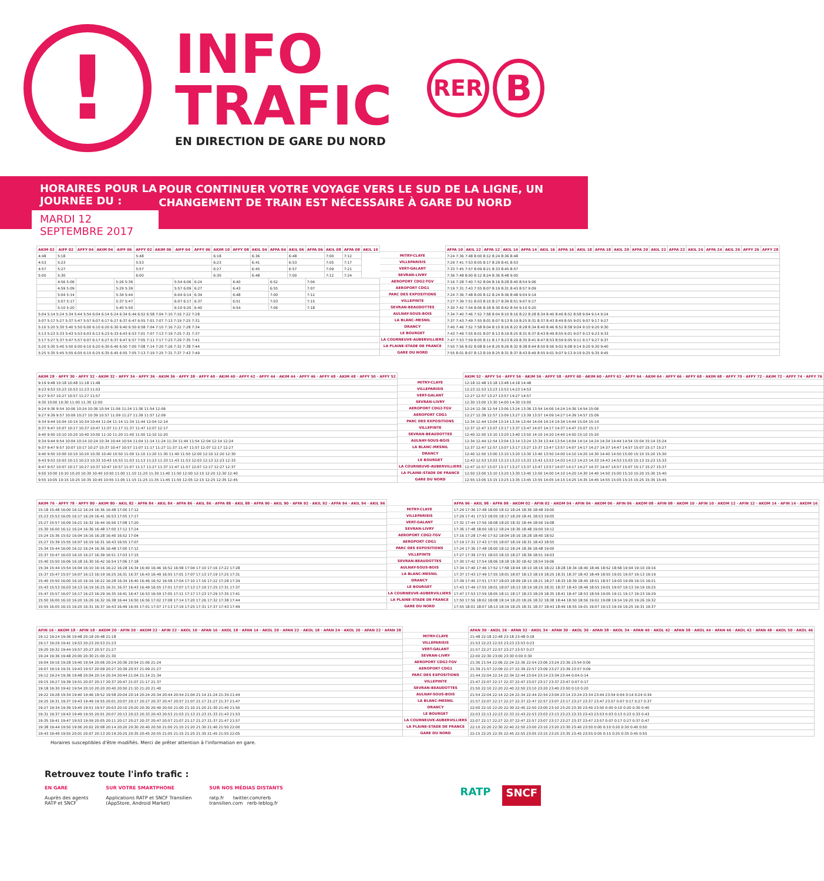!
INFO
TRAFIC
EN DIRECTION DE GARE DU NORD
RER B
HORAIRES POUR LA JOURNÉE DU :
MARDI 12 SEPTEMBRE 2017
POUR CONTINUER VOTRE VOYAGE VERS LE SUD DE LA LIGNE, UN CHANGEMENT DE TRAIN EST NÉCESSAIRE À GARE DU NORD
| AKIM 02 | AIFF 02 | AFFY 04 | AKIM 04 | AIFF 06 | AFFY 02 | AKIM 06 | AIFF 04 | AFFY 06 | AKIM 10 | AFFY 08 | AKIL 04 | AFFA 04 | AKIL 06 | AFFA 06 | AKIL 08 | AFFA 08 | AKIL 10 |
| --- | --- | --- | --- | --- | --- | --- | --- | --- | --- | --- | --- | --- | --- | --- | --- | --- | --- |
| 4:48 | 5:18 | | | | 5:48 | | | | 6:18 | | 6:36 | | 6:48 | | 7:00 | 7:12 | |
| 4:53 | 5:23 | | | | 5:53 | | | | 6:23 | | 6:41 | | 6:53 | | 7:05 | 7:17 | |
| 4:57 | 5:27 | | | | 5:57 | | | | 6:27 | | 6:45 | | 6:57 | | 7:09 | 7:21 | |
| 5:00 | 5:30 | | | | 6:00 | | | | 6:30 | | 6:48 | | 7:00 | | 7:12 | 7:24 | |
| | 4:56 5:06 | | | 5:26 5:36 | | | 5:54 6:06 | 6:24 | | 6:40 | | 6:52 | | 7:04 | | | |
| | 4:59 5:09 | | | 5:29 5:39 | | | 5:57 6:09 | 6:27 | | 6:43 | | 6:55 | | 7:07 | | | |
| | 5:04 5:14 | | | 5:34 5:44 | | | 6:04 6:14 | 6:34 | | 6:48 | | 7:00 | | 7:12 | | | |
| | 5:07 5:17 | | | 5:37 5:47 | | | 6:07 6:17 | 6:37 | | 6:51 | | 7:03 | | 7:15 | | | |
| | 5:10 5:20 | | | 5:40 5:50 | | | 6:10 6:20 | 6:40 | | 6:54 | | 7:06 | | 7:18 | | | |
| 5:04 5:14 5:24 5:34 5:44 5:54 6:04 6:14 6:24 6:34 6:44 6:52 6:58 7:04 7:10 7:16 7:22 7:28 | | | | | | | | | | | | | | | | | |
| 5:07 5:17 5:27 5:37 5:47 5:57 6:07 6:17 6:27 6:37 6:47 6:55 7:01 7:07 7:13 7:19 7:25 7:31 | | | | | | | | | | | | | | | | | |
| 5:10 5:20 5:30 5:40 5:50 6:00 6:10 6:20 6:30 6:40 6:50 6:58 7:04 7:10 7:16 7:22 7:28 7:34 | | | | | | | | | | | | | | | | | |
| 5:13 5:23 5:33 5:43 5:53 6:03 6:13 6:23 6:33 6:43 6:53 7:01 7:07 7:13 7:19 7:25 7:31 7:37 | | | | | | | | | | | | | | | | | |
| 5:17 5:27 5:37 5:47 5:57 6:07 6:17 6:27 6:37 6:47 6:57 7:05 7:11 7:17 7:23 7:29 7:35 7:41 | | | | | | | | | | | | | | | | | |
| 5:20 5:30 5:40 5:50 6:00 6:10 6:20 6:30 6:40 6:50 7:00 7:08 7:14 7:20 7:26 7:32 7:38 7:44 | | | | | | | | | | | | | | | | | |
| 5:25 5:35 5:45 5:55 6:05 6:15 6:25 6:35 6:45 6:55 7:05 7:13 7:19 7:25 7:31 7:37 7:43 7:49 | | | | | | | | | | | | | | | | | |
| MITRY-CLAYE |
| VILLEPARISIS |
| VERT-GALANT |
| SEVRAN-LIVRY |
| AEROPORT CDG2-TGV |
| AEROPORT CDG1 |
| PARC DES EXPOSITIONS |
| VILLEPINTE |
| SEVRAN-BEAUDOTTES |
| AULNAY-SOUS-BOIS |
| LA BLANC-MESNIL |
| DRANCY |
| LE BOURGET |
| LA COURNEUVE-AUBERVILLIERS |
| LA PLAINE-STADE DE FRANCE |
| GARE DU NORD |
| AFFA 10 | AKIL 12 | AFFA 12 | AKIL 14 | AFFA 14 | AKIL 16 | AFFA 16 | AKIL 18 | AFFA 18 | AKIL 20 | AFFA 20 | AKIL 22 | AFFA 22 | AKIL 24 | AFFA 24 | AKIL 26 | AFFY 26 | AFFY 28 |
| --- | --- | --- | --- | --- | --- | --- | --- | --- | --- | --- | --- | --- | --- | --- | --- | --- | --- |
| 7:24 7:36 7:48 8:00 8:12 8:24 8:36 8:48 | | | | | | | | | | | | | | | | | |
| 7:29 7:41 7:53 8:05 8:17 8:29 8:41 8:53 | | | | | | | | | | | | | | | | | |
| 7:33 7:45 7:57 8:09 8:21 8:33 8:45 8:57 | | | | | | | | | | | | | | | | | |
| 7:36 7:48 8:00 8:12 8:24 8:36 8:48 9:00 | | | | | | | | | | | | | | | | | |
| 7:16 7:28 7:40 7:52 8:04 8:16 8:28 8:40 8:54 9:06 | | | | | | | | | | | | | | | | | |
| 7:19 7:31 7:43 7:55 8:07 8:19 8:31 8:43 8:57 9:09 | | | | | | | | | | | | | | | | | |
| 7:24 7:36 7:48 8:00 8:12 8:24 8:36 8:48 9:04 9:14 | | | | | | | | | | | | | | | | | |
| 7:27 7:39 7:51 8:03 8:15 8:27 8:39 8:51 9:07 9:17 | | | | | | | | | | | | | | | | | |
| 7:30 7:42 7:54 8:06 8:18 8:30 8:42 8:54 9:10 9:20 | | | | | | | | | | | | | | | | | |
| 7:34 7:40 7:46 7:52 7:58 8:04 8:10 8:16 8:22 8:28 8:34 8:40 8:46 8:52 8:58 9:04 9:14 9:24 | | | | | | | | | | | | | | | | | |
| 7:37 7:43 7:49 7:55 8:01 8:07 8:13 8:19 8:25 8:31 8:37 8:43 8:49 8:55 9:01 9:07 9:17 9:27 | | | | | | | | | | | | | | | | | |
| 7:40 7:46 7:52 7:58 8:04 8:10 8:16 8:22 8:28 8:34 8:40 8:46 8:52 8:58 9:04 9:10 9:20 9:30 | | | | | | | | | | | | | | | | | |
| 7:43 7:49 7:55 8:01 8:07 8:13 8:19 8:25 8:31 8:37 8:43 8:49 8:55 9:01 9:07 9:13 9:23 9:33 | | | | | | | | | | | | | | | | | |
| 7:47 7:53 7:59 8:05 8:11 8:17 8:23 8:29 8:35 8:41 8:47 8:53 8:59 9:05 9:11 9:17 9:27 9:37 | | | | | | | | | | | | | | | | | |
| 7:50 7:56 8:02 8:08 8:14 8:20 8:26 8:32 8:38 8:44 8:50 8:56 9:02 9:08 9:14 9:20 9:30 9:40 | | | | | | | | | | | | | | | | | |
| 7:55 8:01 8:07 8:13 8:19 8:25 8:31 8:37 8:43 8:49 8:55 9:01 9:07 9:13 9:19 9:25 9:35 9:45 | | | | | | | | | | | | | | | | | |
| AKIM 28 · AFFY 30 · AFFY 32 · AKIM 32 · AFFY 34 · AFFY 36 · AKIM 36 · AFFY 38 · AFFY 40 · AKIM 40 · AFFY 42 · AFFY 44 · AKIM 44 · AFFY 46 · AFFY 48 · AKIM 48 · AFFY 50 · AFFY 52 |
| --- |
| 9:19 9:48 10:18 10:48 11:18 11:48 |
| 9:23 9:53 10:23 10:53 11:23 11:53 |
| 9:27 9:57 10:27 10:57 11:27 11:57 |
| 9:30 10:00 10:30 11:00 11:30 12:00 |
| 9:24 9:36 9:54 10:06 10:24 10:36 10:54 11:06 11:24 11:36 11:54 12:06 |
| 9:27 9:39 9:57 10:09 10:27 10:39 10:57 11:09 11:27 11:39 11:57 12:09 |
| 9:34 9:44 10:04 10:14 10:34 10:44 11:04 11:14 11:34 11:44 12:04 12:14 |
| 9:37 9:47 10:07 10:17 10:37 10:47 11:07 11:17 11:37 11:47 12:07 12:17 |
| 9:40 9:50 10:10 10:20 10:40 10:50 11:10 11:20 11:40 11:50 12:10 12:20 |
| 9:34 9:44 9:54 10:04 10:14 10:24 10:34 10:44 10:54 11:04 11:14 11:24 11:34 11:44 11:54 12:04 12:14 12:24 |
| 9:37 9:47 9:57 10:07 10:17 10:27 10:37 10:47 10:57 11:07 11:17 11:27 11:37 11:47 11:57 12:07 12:17 12:27 |
| 9:40 9:50 10:00 10:10 10:20 10:30 10:40 10:50 11:00 11:10 11:20 11:30 11:40 11:50 12:00 12:10 12:20 12:30 |
| 9:43 9:53 10:03 10:13 10:23 10:33 10:43 10:53 11:03 11:13 11:23 11:33 11:43 11:53 12:03 12:13 12:23 12:33 |
| 9:47 9:57 10:07 10:17 10:27 10:37 10:47 10:57 11:07 11:17 11:27 11:37 11:47 11:57 12:07 12:17 12:27 12:37 |
| 9:50 10:00 10:10 10:20 10:30 10:40 10:50 11:00 11:10 11:20 11:30 11:40 11:50 12:00 12:10 12:20 12:30 12:40 |
| 9:55 10:05 10:15 10:25 10:35 10:45 10:55 11:05 11:15 11:25 11:35 11:45 11:55 12:05 12:15 12:25 12:35 12:45 |
| MITRY-CLAYE |
| VILLEPARISIS |
| VERT-GALANT |
| SEVRAN-LIVRY |
| AEROPORT CDG2-TGV |
| AEROPORT CDG1 |
| PARC DES EXPOSITIONS |
| VILLEPINTE |
| SEVRAN-BEAUDOTTES |
| AULNAY-SOUS-BOIS |
| LA BLANC-MESNIL |
| DRANCY |
| LE BOURGET |
| LA COURNEUVE-AUBERVILLIERS |
| LA PLAINE-STADE DE FRANCE |
| GARE DU NORD |
| AKIM 52 · AFFY 54 · AFFY 56 · AKIM 56 · AFFY 58 · AFFY 60 · AKIM 60 · AFFY 62 · AFFY 64 · AKIM 64 · AFFY 66 · AFFY 68 · AKIM 68 · AFFY 70 · AFFY 72 · AKIM 72 · AFFY 74 · AFFY 76 |
| --- |
| 12:18 12:48 13:18 13:48 14:18 14:48 |
| 12:23 12:53 13:23 13:53 14:23 14:53 |
| 12:27 12:57 13:27 13:57 14:27 14:57 |
| 12:30 13:00 13:30 14:00 14:30 15:00 |
| 12:24 12:36 12:54 13:06 13:24 13:36 13:54 14:06 14:24 14:36 14:54 15:06 |
| 12:27 12:39 12:57 13:09 13:27 13:39 13:57 14:09 14:27 14:39 14:57 15:09 |
| 12:34 12:44 13:04 13:14 13:34 13:44 14:04 14:14 14:34 14:44 15:04 15:14 |
| 12:37 12:47 13:07 13:17 13:37 13:47 14:07 14:17 14:37 14:47 15:07 15:17 |
| 12:40 12:50 13:10 13:20 13:40 13:50 14:10 14:20 14:40 14:50 15:10 15:20 |
| 12:34 12:44 12:54 13:04 13:14 13:24 13:34 13:44 13:54 14:04 14:14 14:24 14:34 14:44 14:54 15:04 15:14 15:24 |
| 12:37 12:47 12:57 13:07 13:17 13:27 13:37 13:47 13:57 14:07 14:17 14:27 14:37 14:47 14:57 15:07 15:17 15:27 |
| 12:40 12:50 13:00 13:10 13:20 13:30 13:40 13:50 14:00 14:10 14:20 14:30 14:40 14:50 15:00 15:10 15:20 15:30 |
| 12:43 12:53 13:03 13:13 13:23 13:33 13:43 13:53 14:03 14:13 14:23 14:33 14:43 14:53 15:03 15:13 15:23 15:33 |
| 12:47 12:57 13:07 13:17 13:27 13:37 13:47 13:57 14:07 14:17 14:27 14:37 14:47 14:57 15:07 15:17 15:27 15:37 |
| 12:50 13:00 13:10 13:20 13:30 13:40 13:50 14:00 14:10 14:20 14:30 14:40 14:50 15:00 15:10 15:20 15:30 15:40 |
| 12:55 13:05 13:15 13:25 13:35 13:45 13:55 14:05 14:15 14:25 14:35 14:45 14:55 15:05 15:15 15:25 15:35 15:45 |
| AKIM 76 · AFFY 78 · AFFY 80 · AKIM 80 · AKIL 82 · AFFA 84 · AKIL 84 · AFFA 86 · AKIL 86 · AFFA 88 · AKIL 88 · AFFA 90 · AKIL 90 · AFFA 92 · AKIL 92 · AFFA 94 · AKIL 94 · AKIL 96 |
| --- |
| 15:18 15:48 16:00 16:12 16:24 16:36 16:48 17:00 17:12 |
| 15:23 15:53 16:05 16:17 16:29 16:41 16:53 17:05 17:17 |
| 15:27 15:57 16:09 16:21 16:32 16:44 16:56 17:08 17:20 |
| 15:30 16:00 16:12 16:24 16:36 16:48 17:00 17:12 17:24 |
| 15:24 15:36 15:52 16:04 16:16 16:28 16:40 16:52 17:04 |
| 15:27 15:39 15:55 16:07 16:19 16:31 16:43 16:55 17:07 |
| 15:34 15:44 16:00 16:12 16:24 16:36 16:48 17:00 17:12 |
| 15:37 15:47 16:03 16:15 16:27 16:39 16:51 17:03 17:15 |
| 15:40 15:50 16:06 16:18 16:30 16:42 16:54 17:06 17:18 |
| 15:34 15:44 15:54 16:04 16:10 16:16 16:22 16:28 16:34 16:40 16:46 16:52 16:58 17:04 17:10 17:16 17:22 17:28 |
| 15:37 15:47 15:57 16:07 16:13 16:19 16:25 16:31 16:37 16:43 16:49 16:55 17:01 17:07 17:13 17:19 17:25 17:31 |
| 15:40 15:50 16:00 16:10 16:16 16:22 16:28 16:34 16:40 16:46 16:52 16:58 17:04 17:10 17:16 17:22 17:28 17:34 |
| 15:43 15:53 16:03 16:13 16:19 16:25 16:31 16:37 16:43 16:49 16:55 17:01 17:07 17:13 17:19 17:25 17:31 17:37 |
| 15:47 15:57 16:07 16:17 16:23 16:29 16:35 16:41 16:47 16:53 16:59 17:05 17:11 17:17 17:23 17:29 17:35 17:41 |
| 15:50 16:00 16:10 16:20 16:26 16:32 16:38 16:44 16:50 16:56 17:02 17:08 17:14 17:20 17:26 17:32 17:38 17:44 |
| 15:55 16:05 16:15 16:25 16:31 16:37 16:43 16:49 16:55 17:01 17:07 17:13 17:19 17:25 17:31 17:37 17:43 17:49 |
| MITRY-CLAYE |
| VILLEPARISIS |
| VERT-GALANT |
| SEVRAN-LIVRY |
| AEROPORT CDG2-TGV |
| AEROPORT CDG1 |
| PARC DES EXPOSITIONS |
| VILLEPINTE |
| SEVRAN-BEAUDOTTES |
| AULNAY-SOUS-BOIS |
| LA BLANC-MESNIL |
| DRANCY |
| LE BOURGET |
| LA COURNEUVE-AUBERVILLIERS |
| LA PLAINE-STADE DE FRANCE |
| GARE DU NORD |
| AFFA 96 · AKIL 98 · AFFA 98 · AKOM 02 · AFIN 02 · AKOM 04 · AFIN 04 · AKOM 06 · AFIN 06 · AKOM 08 · AFIN 08 · AKOM 10 · AFIN 10 · AKOM 12 · AFIN 12 · AKOM 14 · AFIN 14 · AKOM 16 |
| --- |
| 17:24 17:36 17:48 18:00 18:12 18:24 18:36 18:48 19:00 |
| 17:29 17:41 17:53 18:05 18:17 18:29 18:41 18:53 19:05 |
| 17:32 17:44 17:56 18:08 18:20 18:32 18:44 18:56 19:08 |
| 17:36 17:48 18:00 18:12 18:24 18:36 18:48 19:00 19:12 |
| 17:16 17:28 17:40 17:52 18:04 18:16 18:28 18:40 18:52 |
| 17:19 17:31 17:43 17:55 18:07 18:19 18:31 18:43 18:55 |
| 17:24 17:36 17:48 18:00 18:12 18:24 18:36 18:48 19:00 |
| 17:27 17:39 17:51 18:03 18:15 18:27 18:39 18:51 19:03 |
| 17:30 17:42 17:54 18:06 18:18 18:30 18:42 18:54 19:06 |
| 17:34 17:40 17:46 17:52 17:58 18:04 18:10 18:16 18:22 18:28 18:34 18:40 18:46 18:52 18:58 19:04 19:10 19:16 |
| 17:37 17:43 17:49 17:55 18:01 18:07 18:13 18:19 18:25 18:31 18:37 18:43 18:49 18:55 19:01 19:07 19:13 19:19 |
| 17:39 17:45 17:51 17:57 18:03 18:09 18:15 18:21 18:27 18:33 18:39 18:45 18:51 18:57 19:03 19:09 19:15 19:21 |
| 17:43 17:49 17:55 18:01 18:07 18:13 18:19 18:25 18:31 18:37 18:43 18:49 18:55 19:01 19:07 19:13 19:19 19:25 |
| 17:47 17:53 17:59 18:05 18:11 18:17 18:23 18:29 18:35 18:41 18:47 18:53 18:59 19:05 19:11 19:17 19:23 19:29 |
| 17:50 17:56 18:02 18:08 18:14 18:20 18:26 18:32 18:38 18:44 18:50 18:56 19:02 19:08 19:14 19:20 19:26 19:32 |
| 17:55 18:01 18:07 18:13 18:19 18:25 18:31 18:37 18:43 18:49 18:55 19:01 19:07 19:13 19:19 19:25 19:31 19:37 |
| AFIN 16 · AKOM 18 · AFIN 18 · AKOM 20 · AFIN 20 · AKOM 22 · AFIN 22 · AKOL 10 · AFAN 16 · AKOL 18 · AFAN 14 · AKOL 20 · AFAN 22 · AKOL 18 · AFAN 24 · AKOL 26 · AFAN 22 · AFAN 28 |
| --- |
| 19:12 19:24 19:36 19:48 20:18 20:48 21:18 |
| 19:17 19:29 19:41 19:53 20:23 20:53 21:23 |
| 19:20 19:32 19:44 19:57 20:27 20:57 21:27 |
| 19:24 19:36 19:48 20:00 20:30 21:00 21:30 |
| 19:04 19:16 19:28 19:40 19:54 20:06 20:24 20:36 20:54 21:06 21:24 |
| 19:07 19:19 19:31 19:43 19:57 20:09 20:27 20:39 20:57 21:09 21:27 |
| 19:12 19:24 19:36 19:48 20:04 20:14 20:34 20:44 21:04 21:14 21:34 |
| 19:15 19:27 19:39 19:51 20:07 20:17 20:37 20:47 21:07 21:17 21:37 |
| 19:18 19:30 19:42 19:54 20:10 20:20 20:40 20:50 21:10 21:20 21:40 |
| 19:22 19:28 19:34 19:40 19:46 19:52 19:58 20:04 20:14 20:24 20:34 20:44 20:54 21:04 21:14 21:24 21:34 21:44 |
| 19:25 19:31 19:37 19:43 19:49 19:55 20:01 20:07 20:17 20:27 20:37 20:47 20:57 21:07 21:17 21:27 21:37 21:47 |
| 19:27 19:34 19:39 19:45 19:51 19:57 20:03 20:10 20:20 20:30 20:40 20:50 21:00 21:10 21:20 21:30 21:40 21:50 |
| 19:31 19:37 19:43 19:49 19:55 20:01 20:07 20:13 20:23 20:33 20:43 20:53 21:03 21:13 21:23 21:33 21:43 21:53 |
| 19:35 19:41 19:47 19:53 19:59 20:05 20:11 20:17 20:27 20:37 20:47 20:57 21:07 21:17 21:27 21:37 21:47 21:57 |
| 19:38 19:44 19:50 19:56 20:02 20:08 20:14 20:20 20:30 20:40 20:50 21:00 21:10 21:20 21:30 21:40 21:50 22:00 |
| 19:43 19:49 19:55 20:01 20:07 20:13 20:19 20:25 20:35 20:45 20:55 21:05 21:15 21:25 21:35 21:45 21:55 22:05 |
| MITRY-CLAYE |
| VILLEPARISIS |
| VERT-GALANT |
| SEVRAN-LIVRY |
| AEROPORT CDG2-TGV |
| AEROPORT CDG1 |
| PARC DES EXPOSITIONS |
| VILLEPINTE |
| SEVRAN-BEAUDOTTES |
| AULNAY-SOUS-BOIS |
| LA BLANC-MESNIL |
| DRANCY |
| LE BOURGET |
| LA COURNEUVE-AUBERVILLIERS |
| LA PLAINE-STADE DE FRANCE |
| GARE DU NORD |
| AFAN 30 · AKOL 26 · AFAN 32 · AKOL 34 · AFAN 30 · AKOL 36 · AFAN 38 · AKOL 34 · AFAN 40 · AKOL 42 · AFAN 38 · AKOL 44 · AFAN 46 · AKOL 42 · AFAN 48 · AKOL 50 · AKOL 46 |
| --- |
| 21:48 22:18 22:48 23:18 23:48 0:18 |
| 21:53 22:23 22:53 23:23 23:53 0:23 |
| 21:57 22:27 22:57 23:27 23:57 0:27 |
| 22:00 22:30 23:00 23:30 0:00 0:30 |
| 21:36 21:54 22:06 22:24 22:36 22:54 23:06 23:24 23:36 23:54 0:06 |
| 21:39 21:57 22:09 22:27 22:39 22:57 23:09 23:27 23:39 23:57 0:09 |
| 21:44 22:04 22:14 22:34 22:44 23:04 23:14 23:34 23:44 0:04 0:14 |
| 21:47 22:07 22:17 22:37 22:47 23:07 23:17 23:37 23:47 0:07 0:17 |
| 21:50 22:10 22:20 22:40 22:50 23:10 23:20 23:40 23:50 0:10 0:20 |
| 21:54 22:04 22:14 22:24 22:34 22:44 22:54 23:04 23:14 23:24 23:34 23:44 23:54 0:04 0:14 0:24 0:34 |
| 21:57 22:07 22:17 22:27 22:37 22:47 22:57 23:07 23:17 23:27 23:37 23:47 23:57 0:07 0:17 0:27 0:37 |
| 22:00 22:10 22:20 22:30 22:40 22:50 23:00 23:10 23:20 23:30 23:40 23:50 0:00 0:10 0:20 0:30 0:40 |
| 22:03 22:13 22:23 22:33 22:43 22:53 23:03 23:13 23:23 23:33 23:43 23:53 0:03 0:13 0:23 0:33 0:43 |
| 22:07 22:17 22:27 22:37 22:47 22:57 23:07 23:17 23:27 23:37 23:47 23:57 0:07 0:17 0:27 0:37 0:47 |
| 22:10 22:20 22:30 22:40 22:50 23:00 23:10 23:20 23:30 23:40 23:50 0:00 0:10 0:20 0:30 0:40 0:50 |
| 22:15 22:25 22:35 22:45 22:55 23:05 23:15 23:25 23:35 23:45 23:55 0:05 0:15 0:25 0:35 0:45 0:55 |
Horaires susceptibles d'être modifiés. Merci de prêter attention à l'information en gare.
Retrouvez toute l'info trafic :
EN GARE
Auprès des agents
RATP et SNCF
SUR VOTRE SMARTPHONE
Applications RATP et SNCF Transilien
(AppStore, Android Market)
SUR NOS MÉDIAS DISTANTS
ratp.fr twitter.com/rerb
transilien.com rerb-leblog.fr
RATP SNCF